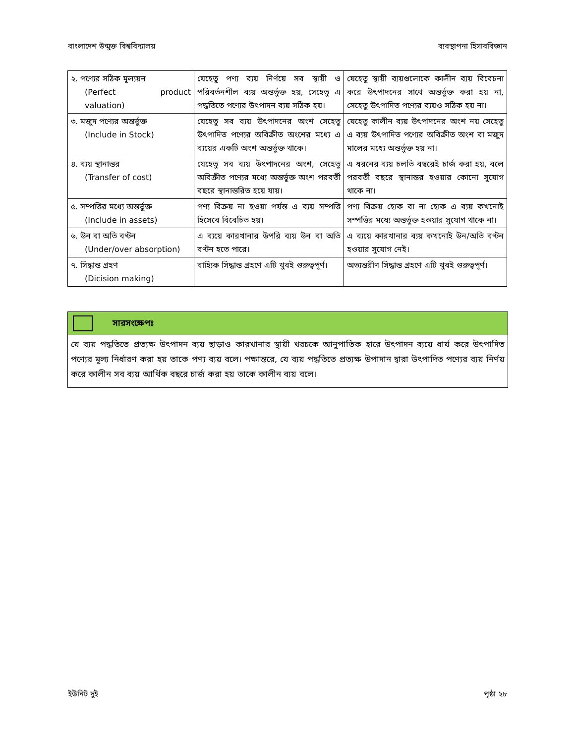বাংলাদেশ উন্মুক্ত বিশ্ববিদ্যালয় ব্যবস্থাপনা হিসাববিজ্ঞান
| ২. পণ্যের সঠিক মূল্যয়ন (Perfect product valuation) | যেহেতু পণ্য ব্যয় নির্ণয়ে সব স্থায়ী ও পরিবর্তনশীল ব্যয় অন্তর্ভুক্ত হয়, সেহেতু এ পদ্ধতিতে পণ্যের উৎপাদন ব্যয় সঠিক হয়। | যেহেতু স্থায়ী ব্যয়গুলোকে কালীন ব্যয় বিবেচনা করে উৎপাদনের সাথে অন্তর্ভুক্ত করা হয় না, সেহেতু উৎপাদিত পণ্যের ব্যয়ও সঠিক হয় না। |
| ৩. মজুদ পণ্যের অন্তর্ভুক্ত (Include in Stock) | যেহেতু সব ব্যয় উৎপাদনের অংশ সেহেতু উৎপাদিত পণ্যের অবিক্রীত অংশের মধ্যে এ ব্যয়ের একটি অংশ অন্তর্ভুক্ত থাকে। | যেহেতু কালীন ব্যয় উৎপাদনের অংশ নয় সেহেতু এ ব্যয় উৎপাদিত পণ্যের অবিক্রীত অংশ বা মজুদ মালের মধ্যে অন্তর্ভুক্ত হয় না। |
| ৪. ব্যয় স্থানান্তর (Transfer of cost) | যেহেতু সব ব্যয় উৎপাদনের অংশ, সেহেতু অবিক্রীত পণ্যের মধ্যে অন্তর্ভুক্ত অংশ পরবর্তী বছরে স্থানান্তরিত হয়ে যায়। | এ ধরনের ব্যয় চলতি বছরেই চার্জ করা হয়, বলে পরবর্তী বছরে স্থানান্তর হওয়ার কোনো সুযোগ থাকে না। |
| ৫. সম্পত্তির মধ্যে অন্তর্ভুক্ত (Include in assets) | পণ্য বিক্রয় না হওয়া পর্যন্ত এ ব্যয় সম্পত্তি হিসেবে বিবেচিত হয়। | পণ্য বিক্রয় হোক বা না হোক এ ব্যয় কখনোই সম্পত্তির মধ্যে অন্তর্ভুক্ত হওয়ার সুযোগ থাকে না। |
| ৬. উন বা অতি বণ্টন (Under/over absorption) | এ ব্যয়ে কারখানার উপরি ব্যয় উন বা অতি বণ্টন হতে পারে। | এ ব্যয়ে কারখানার ব্যয় কখনোই উন/অতি বণ্টন হওয়ার সুযোগ নেই। |
| ৭. সিদ্ধান্ত গ্রহণ (Dicision making) | বাহ্যিক সিদ্ধান্ত গ্রহণে এটি খুবই গুরুত্বপূর্ণ। | অভ্যন্তরীণ সিদ্ধান্ত গ্রহণে এটি খুবই গুরুত্বপূর্ণ। |
সারসংক্ষেপঃ
যে ব্যয় পদ্ধতিতে প্রত্যক্ষ উৎপাদন ব্যয় ছাড়াও কারখানার স্থায়ী খরচকে আনুপাতিক হারে উৎপাদন ব্যয়ে ধার্য করে উৎপাদিত পণ্যের মূল্য নির্ধারণ করা হয় তাকে পণ্য ব্যয় বলে। পক্ষান্তরে, যে ব্যয় পদ্ধতিতে প্রত্যক্ষ উপাদান দ্বারা উৎপাদিত পণ্যের ব্যয় নির্ণয় করে কালীন সব ব্যয় আর্থিক বছরে চার্জ করা হয় তাকে কালীন ব্যয় বলে।
ইউনিট দুই পৃষ্ঠা ২৮